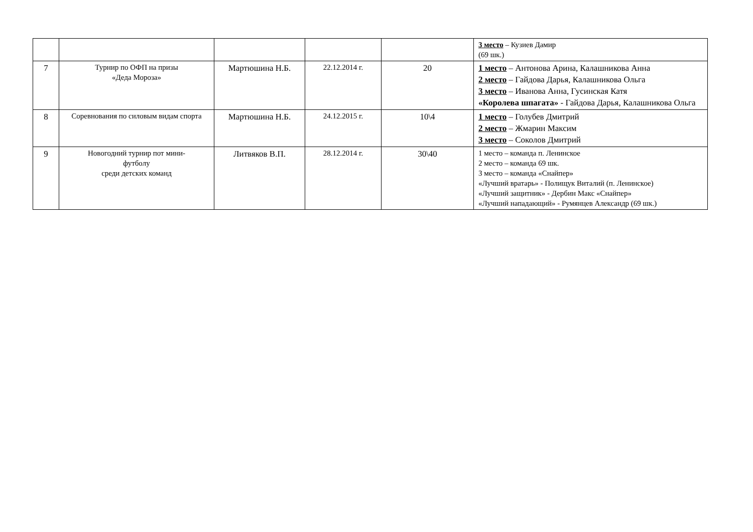| | | | | | 3 место – Кузиев Дамир (69 шк.) |
| 7 | Турнир по ОФП на призы «Деда Мороза» | Мартюшина Н.Б. | 22.12.2014 г. | 20 | 1 место – Антонова Арина, Калашникова Анна 2 место – Гайдова Дарья, Калашникова Ольга 3 место – Иванова Анна, Гусинская Катя «Королева шпагата» - Гайдова Дарья, Калашникова Ольга |
| 8 | Соревнования по силовым видам спорта | Мартюшина Н.Б. | 24.12.2015 г. | 10\4 | 1 место – Голубев Дмитрий 2 место – Жмарин Максим 3 место – Соколов Дмитрий |
| 9 | Новогодний турнир пот мини- футболу среди детских команд | Литвяков В.П. | 28.12.2014 г. | 30\40 | 1 место – команда п. Ленинское 2 место – команда 69 шк. 3 место – команда «Снайпер» «Лучший вратарь» - Полищук Виталий (п. Ленинское) «Лучший защитник» - Дербин Макс «Снайпер» «Лучший нападающий» - Румянцев Александр (69 шк.) |